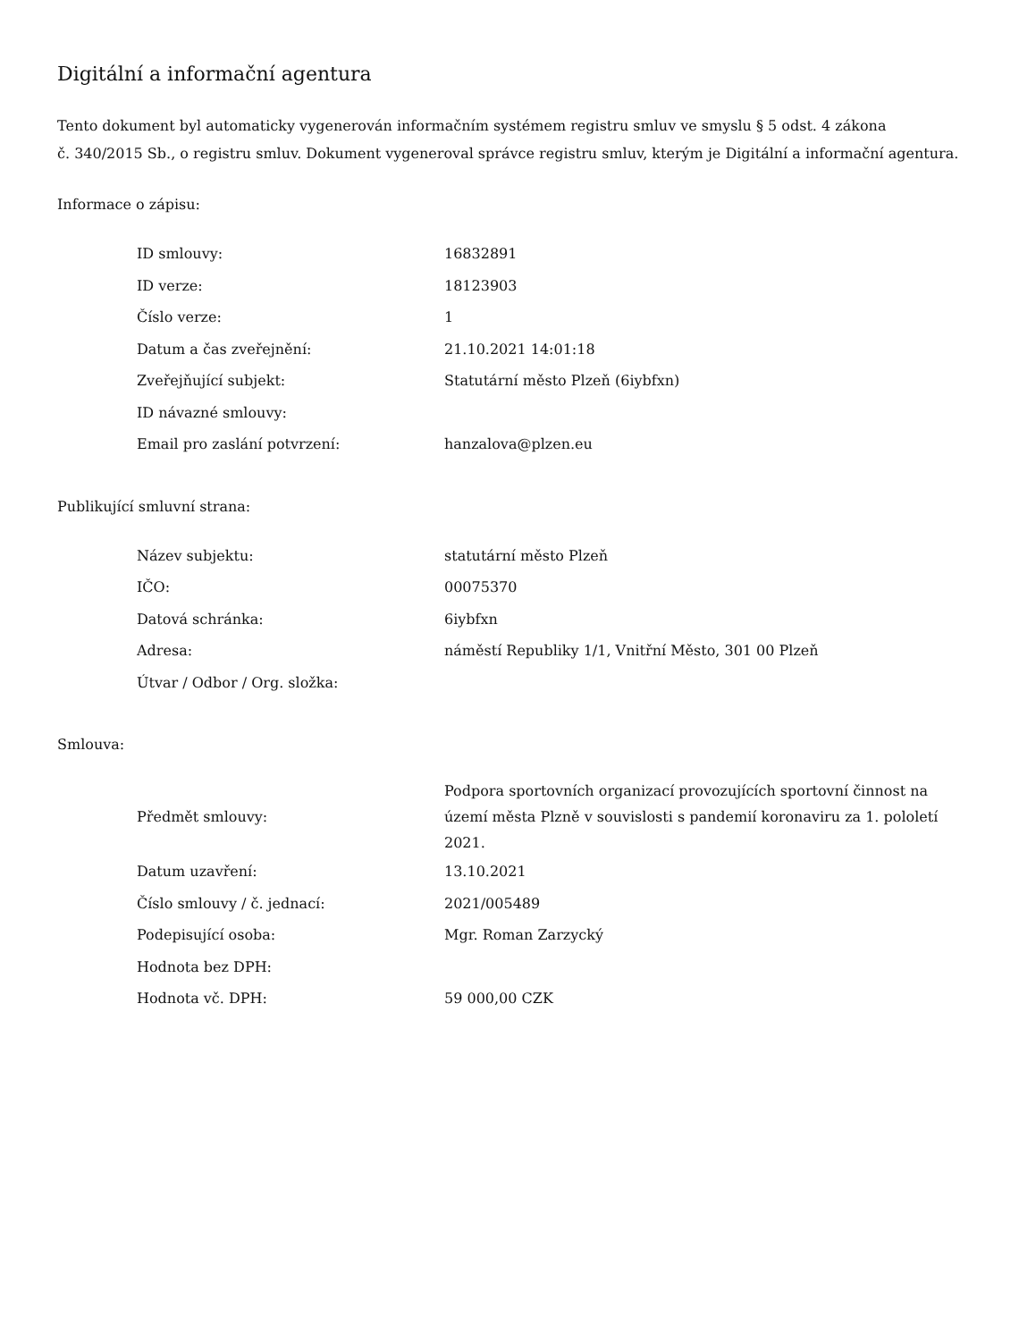Digitální a informační agentura
Tento dokument byl automaticky vygenerován informačním systémem registru smluv ve smyslu § 5 odst. 4 zákona
č. 340/2015 Sb., o registru smluv. Dokument vygeneroval správce registru smluv, kterým je Digitální a informační agentura.
Informace o zápisu:
| ID smlouvy: | 16832891 |
| ID verze: | 18123903 |
| Číslo verze: | 1 |
| Datum a čas zveřejnění: | 21.10.2021 14:01:18 |
| Zveřejňující subjekt: | Statutární město Plzeň (6iybfxn) |
| ID návazné smlouvy: | |
| Email pro zaslání potvrzení: | hanzalova@plzen.eu |
Publikující smluvní strana:
| Název subjektu: | statutární město Plzeň |
| IČO: | 00075370 |
| Datová schránka: | 6iybfxn |
| Adresa: | náměstí Republiky 1/1, Vnitřní Město, 301 00 Plzeň |
| Útvar / Odbor / Org. složka: | |
Smlouva:
| Předmět smlouvy: | Podpora sportovních organizací provozujících sportovní činnost na území města Plzně v souvislosti s pandemií koronaviru za 1. pololetí 2021. |
| Datum uzavření: | 13.10.2021 |
| Číslo smlouvy / č. jednací: | 2021/005489 |
| Podepisující osoba: | Mgr. Roman Zarzycký |
| Hodnota bez DPH: | |
| Hodnota vč. DPH: | 59 000,00 CZK |